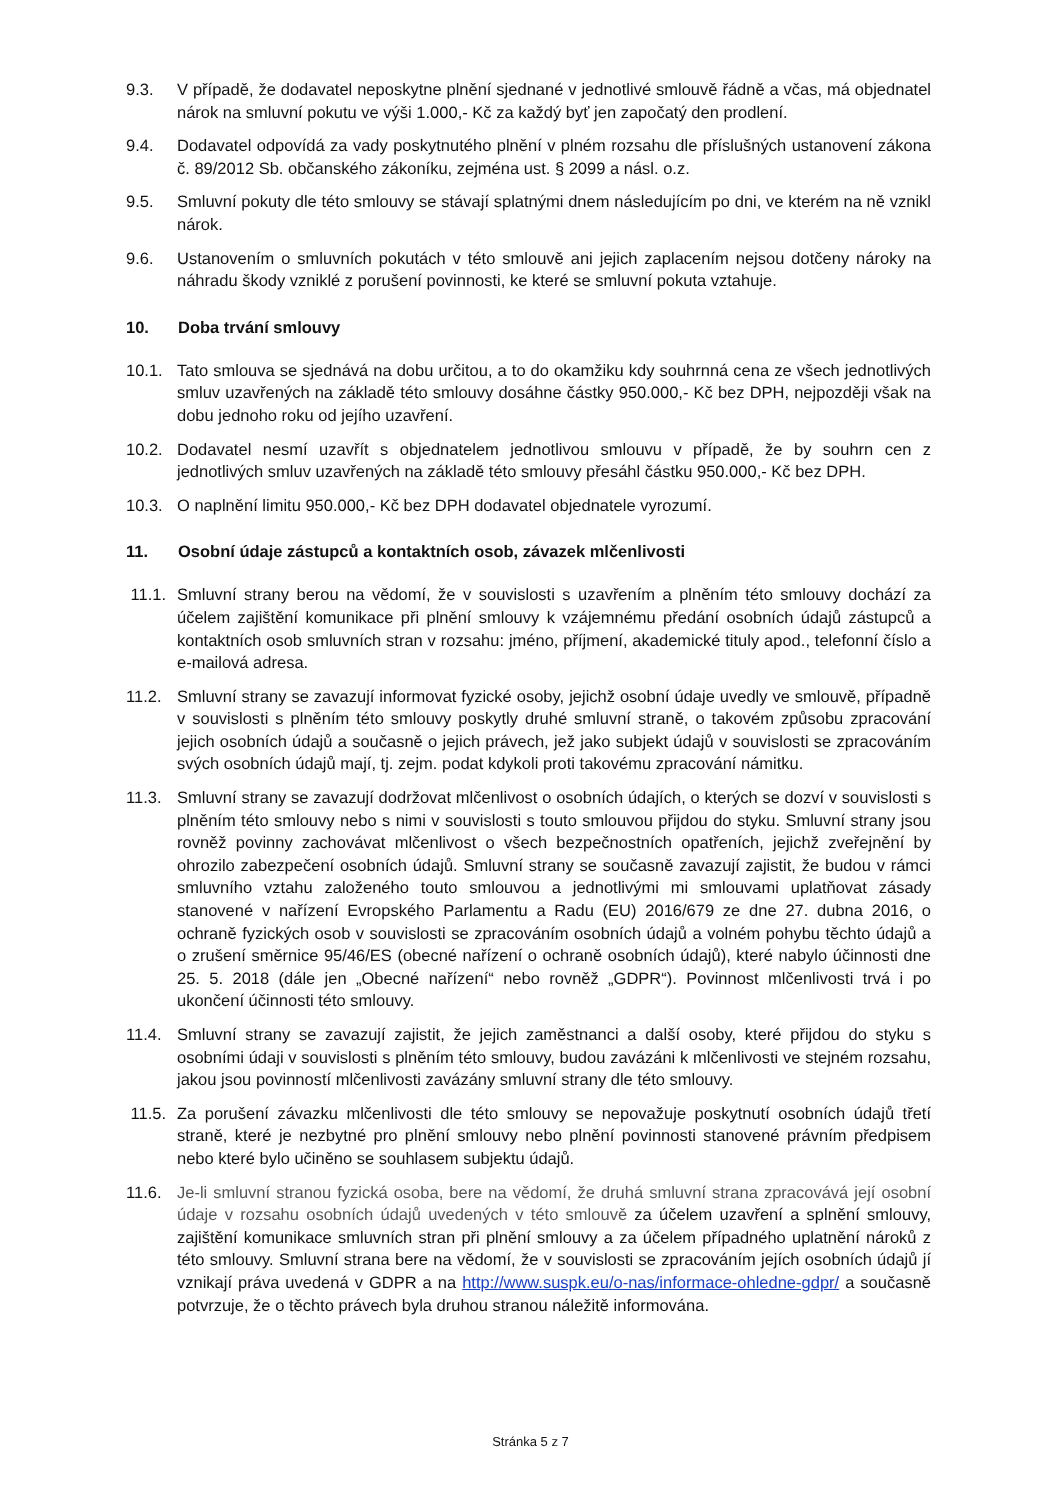9.3. V případě, že dodavatel neposkytne plnění sjednané v jednotlivé smlouvě řádně a včas, má objednatel nárok na smluvní pokutu ve výši 1.000,- Kč za každý byť jen započatý den prodlení.
9.4. Dodavatel odpovídá za vady poskytnutého plnění v plném rozsahu dle příslušných ustanovení zákona č. 89/2012 Sb. občanského zákoníku, zejména ust. § 2099 a násl. o.z.
9.5. Smluvní pokuty dle této smlouvy se stávají splatnými dnem následujícím po dni, ve kterém na ně vznikl nárok.
9.6. Ustanovením o smluvních pokutách v této smlouvě ani jejich zaplacením nejsou dotčeny nároky na náhradu škody vzniklé z porušení povinnosti, ke které se smluvní pokuta vztahuje.
10. Doba trvání smlouvy
10.1. Tato smlouva se sjednává na dobu určitou, a to do okamžiku kdy souhrnná cena ze všech jednotlivých smluv uzavřených na základě této smlouvy dosáhne částky 950.000,- Kč bez DPH, nejpozději však na dobu jednoho roku od jejího uzavření.
10.2. Dodavatel nesmí uzavřít s objednatelem jednotlivou smlouvu v případě, že by souhrn cen z jednotlivých smluv uzavřených na základě této smlouvy přesáhl částku 950.000,- Kč bez DPH.
10.3. O naplnění limitu 950.000,- Kč bez DPH dodavatel objednatele vyrozumí.
11. Osobní údaje zástupců a kontaktních osob, závazek mlčenlivosti
11.1. Smluvní strany berou na vědomí, že v souvislosti s uzavřením a plněním této smlouvy dochází za účelem zajištění komunikace při plnění smlouvy k vzájemnému předání osobních údajů zástupců a kontaktních osob smluvních stran v rozsahu: jméno, příjmení, akademické tituly apod., telefonní číslo a e-mailová adresa.
11.2. Smluvní strany se zavazují informovat fyzické osoby, jejichž osobní údaje uvedly ve smlouvě, případně v souvislosti s plněním této smlouvy poskytly druhé smluvní straně, o takovém způsobu zpracování jejich osobních údajů a současně o jejich právech, jež jako subjekt údajů v souvislosti se zpracováním svých osobních údajů mají, tj. zejm. podat kdykoli proti takovému zpracování námitku.
11.3. Smluvní strany se zavazují dodržovat mlčenlivost o osobních údajích, o kterých se dozví v souvislosti s plněním této smlouvy nebo s nimi v souvislosti s touto smlouvou přijdou do styku. Smluvní strany jsou rovněž povinny zachovávat mlčenlivost o všech bezpečnostních opatřeních, jejichž zveřejnění by ohrozilo zabezpečení osobních údajů. Smluvní strany se současně zavazují zajistit, že budou v rámci smluvního vztahu založeného touto smlouvou a jednotlivými mi smlouvami uplatňovat zásady stanovené v nařízení Evropského Parlamentu a Radu (EU) 2016/679 ze dne 27. dubna 2016, o ochraně fyzických osob v souvislosti se zpracováním osobních údajů a volném pohybu těchto údajů a o zrušení směrnice 95/46/ES (obecné nařízení o ochraně osobních údajů), které nabylo účinnosti dne 25. 5. 2018 (dále jen „Obecné nařízení“ nebo rovněž „GDPR“). Povinnost mlčenlivosti trvá i po ukončení účinnosti této smlouvy.
11.4. Smluvní strany se zavazují zajistit, že jejich zaměstnanci a další osoby, které přijdou do styku s osobními údaji v souvislosti s plněním této smlouvy, budou zavázáni k mlčenlivosti ve stejném rozsahu, jakou jsou povinností mlčenlivosti zavázány smluvní strany dle této smlouvy.
11.5. Za porušení závazku mlčenlivosti dle této smlouvy se nepovažuje poskytnutí osobních údajů třetí straně, které je nezbytné pro plnění smlouvy nebo plnění povinnosti stanovené právním předpisem nebo které bylo učiněno se souhlasem subjektu údajů.
11.6. Je-li smluvní stranou fyzická osoba, bere na vědomí, že druhá smluvní strana zpracovává její osobní údaje v rozsahu osobních údajů uvedených v této smlouvě za účelem uzavření a splnění smlouvy, zajištění komunikace smluvních stran při plnění smlouvy a za účelem případného uplatnění nároků z této smlouvy. Smluvní strana bere na vědomí, že v souvislosti se zpracováním jejích osobních údajů jí vznikají práva uvedená v GDPR a na http://www.suspk.eu/o-nas/informace-ohledne-gdpr/ a současně potvrzuje, že o těchto právech byla druhou stranou náležitě informována.
Stránka 5 z 7